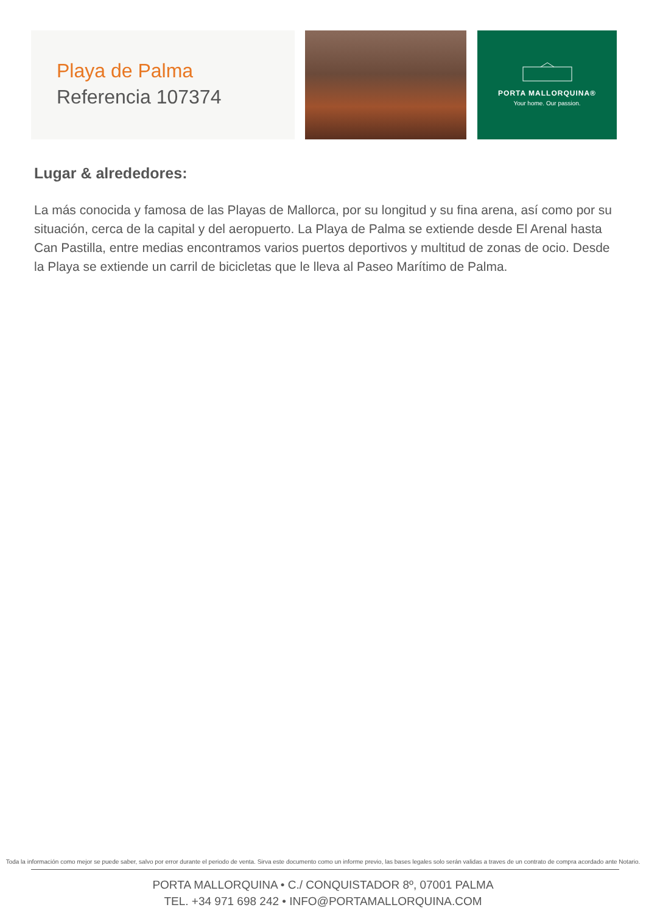Playa de Palma
Referencia 107374
PORTA MALLORQUINA®
Your home. Our passion.
Lugar & alrededores:
La más conocida y famosa de las Playas de Mallorca, por su longitud y su fina arena, así como por su situación, cerca de la capital y del aeropuerto. La Playa de Palma se extiende desde El Arenal hasta Can Pastilla, entre medias encontramos varios puertos deportivos y multitud de zonas de ocio. Desde la Playa se extiende un carril de bicicletas que le lleva al Paseo Marítimo de Palma.
Toda la información como mejor se puede saber, salvo por error durante el periodo de venta. Sirva este documento como un informe previo, las bases legales solo serán validas a traves de un contrato de compra acordado ante Notario.
PORTA MALLORQUINA • C./ CONQUISTADOR 8º, 07001 PALMA
TEL. +34 971 698 242 • INFO@PORTAMALLORQUINA.COM